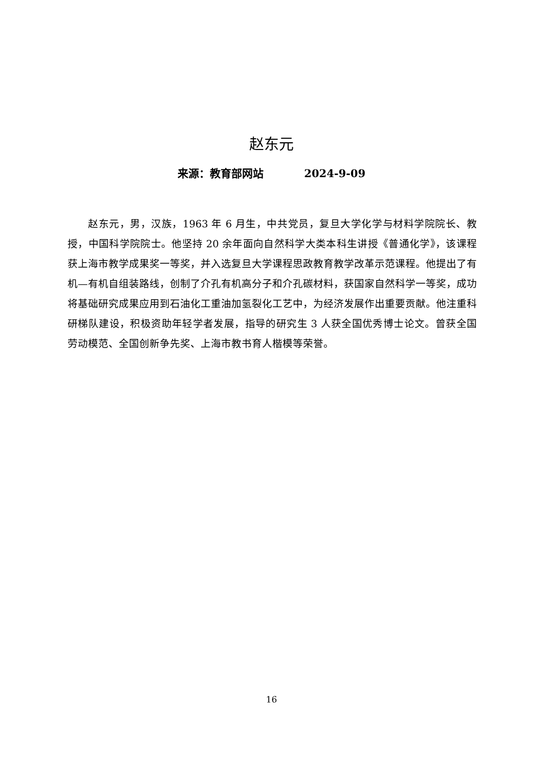赵东元
来源：教育部网站 2024-9-09
赵东元，男，汉族，1963 年 6 月生，中共党员，复旦大学化学与材料学院院长、教授，中国科学院院士。他坚持 20 余年面向自然科学大类本科生讲授《普通化学》，该课程获上海市教学成果奖一等奖，并入选复旦大学课程思政教育教学改革示范课程。他提出了有机—有机自组装路线，创制了介孔有机高分子和介孔碳材料，获国家自然科学一等奖，成功将基础研究成果应用到石油化工重油加氢裂化工艺中，为经济发展作出重要贡献。他注重科研梯队建设，积极资助年轻学者发展，指导的研究生 3 人获全国优秀博士论文。曾获全国劳动模范、全国创新争先奖、上海市教书育人楷模等荣誉。
16